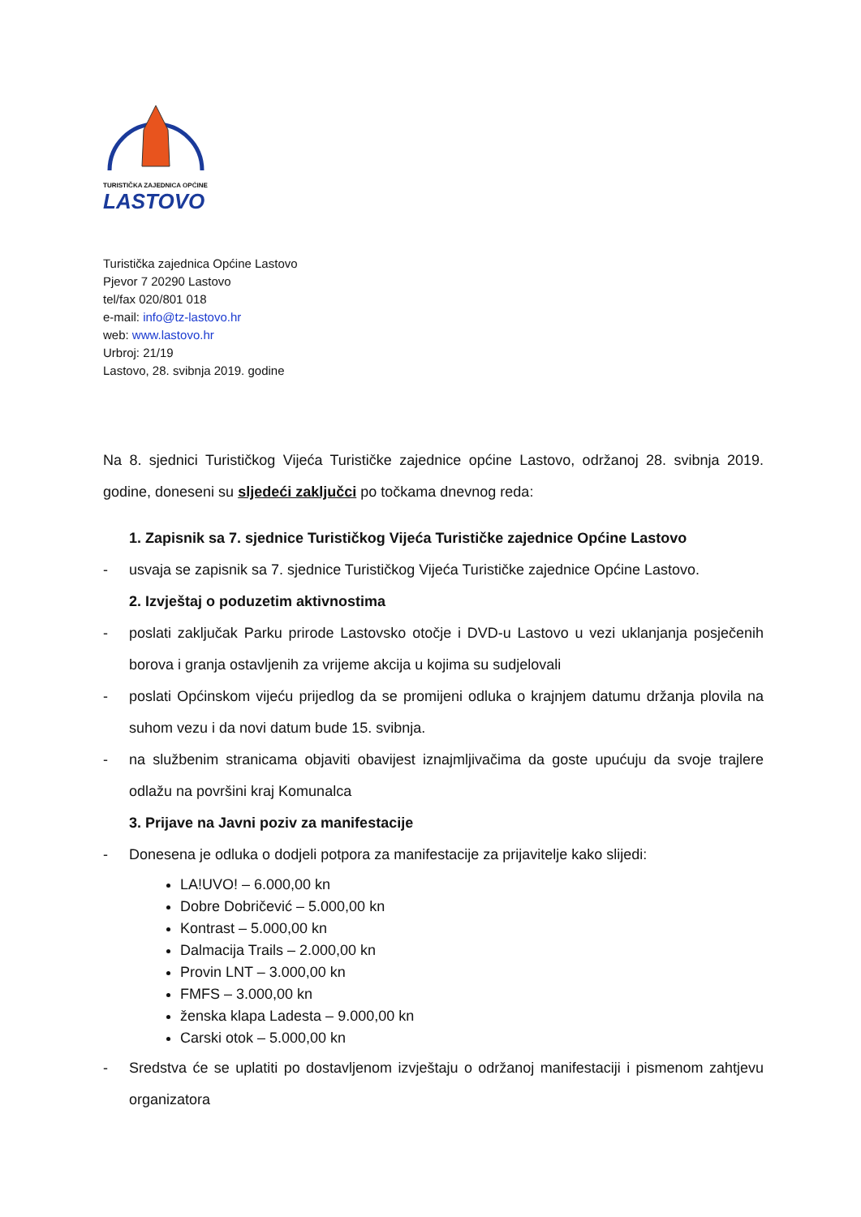TURISTIČKA ZAJEDNICA OPĆINE
LASTOVO
Turistička zajednica Općine Lastovo
Pjevor 7 20290 Lastovo
tel/fax 020/801 018
e-mail: info@tz-lastovo.hr
web: www.lastovo.hr
Urbroj: 21/19
Lastovo, 28. svibnja 2019. godine
Na 8. sjednici Turističkog Vijeća Turističke zajednice općine Lastovo, održanoj 28. svibnja 2019. godine, doneseni su sljedeći zaključci po točkama dnevnog reda:
1. Zapisnik sa 7. sjednice Turističkog Vijeća Turističke zajednice Općine Lastovo
- usvaja se zapisnik sa 7. sjednice Turističkog Vijeća Turističke zajednice Općine Lastovo.
2. Izvještaj o poduzetim aktivnostima
- poslati zaključak Parku prirode Lastovsko otočje i DVD-u Lastovo u vezi uklanjanja posječenih borova i granja ostavljenih za vrijeme akcija u kojima su sudjelovali
- poslati Općinskom vijeću prijedlog da se promijeni odluka o krajnjem datumu držanja plovila na suhom vezu i da novi datum bude 15. svibnja.
- na službenim stranicama objaviti obavijest iznajmljivačima da goste upućuju da svoje trajlere odlažu na površini kraj Komunalca
3. Prijave na Javni poziv za manifestacije
- Donesena je odluka o dodjeli potpora za manifestacije za prijavitelje kako slijedi:
LA!UVO! – 6.000,00 kn
Dobre Dobričević – 5.000,00 kn
Kontrast – 5.000,00 kn
Dalmacija Trails – 2.000,00 kn
Provin LNT – 3.000,00 kn
FMFS – 3.000,00 kn
ženska klapa Ladesta – 9.000,00 kn
Carski otok – 5.000,00 kn
- Sredstva će se uplatiti po dostavljenom izvještaju o održanoj manifestaciji i pismenom zahtjevu organizatora